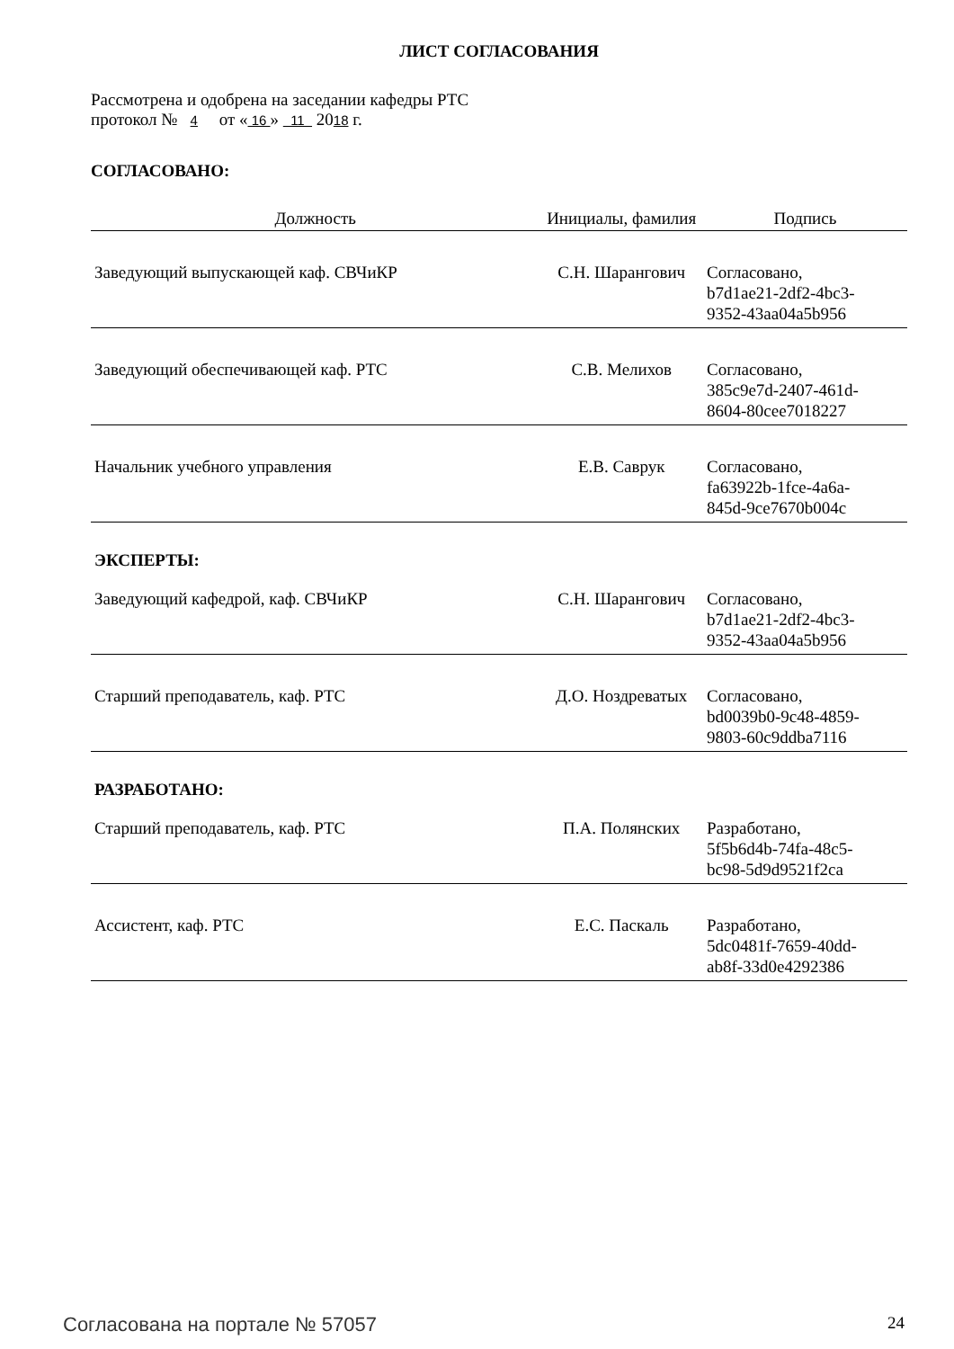ЛИСТ СОГЛАСОВАНИЯ
Рассмотрена и одобрена на заседании кафедры РТС
протокол № 4 от « 16 » 11 2018 г.
СОГЛАСОВАНО:
| Должность | Инициалы, фамилия | Подпись |
| --- | --- | --- |
| Заведующий выпускающей каф. СВЧиКР | С.Н. Шарангович | Согласовано, b7d1ae21-2df2-4bc3- 9352-43aa04a5b956 |
| Заведующий обеспечивающей каф. РТС | С.В. Мелихов | Согласовано, 385c9e7d-2407-461d- 8604-80cee7018227 |
| Начальник учебного управления | Е.В. Саврук | Согласовано, fa63922b-1fce-4a6a- 845d-9ce7670b004c |
| ЭКСПЕРТЫ: | | |
| Заведующий кафедрой, каф. СВЧиКР | С.Н. Шарангович | Согласовано, b7d1ae21-2df2-4bc3- 9352-43aa04a5b956 |
| Старший преподаватель, каф. РТС | Д.О. Ноздреватых | Согласовано, bd0039b0-9c48-4859- 9803-60c9ddba7116 |
| РАЗРАБОТАНО: | | |
| Старший преподаватель, каф. РТС | П.А. Полянских | Разработано, 5f5b6d4b-74fa-48c5- bc98-5d9d9521f2ca |
| Ассистент, каф. РТС | Е.С. Паскаль | Разработано, 5dc0481f-7659-40dd- ab8f-33d0e4292386 |
Согласована на портале № 57057 24